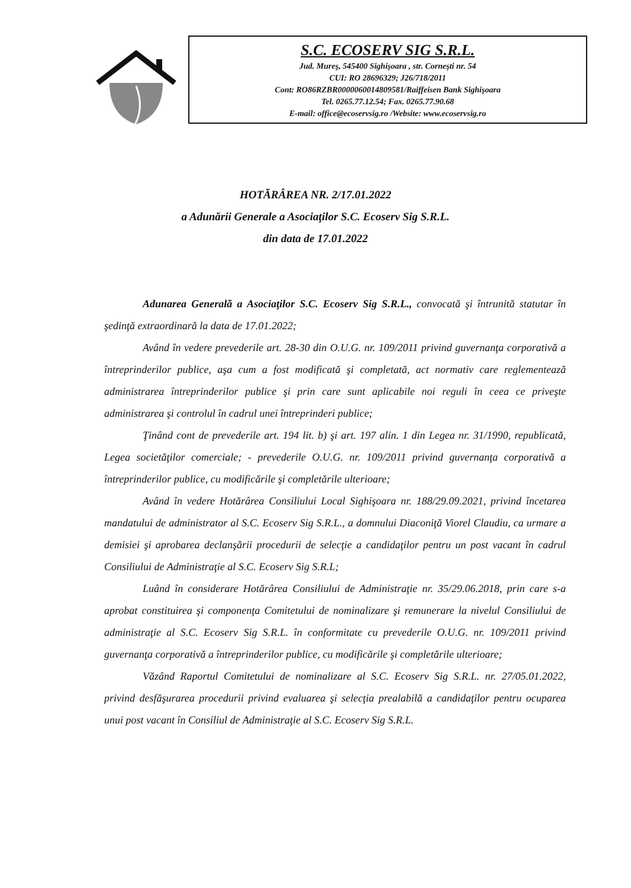S.C. ECOSERV SIG S.R.L.
Jud. Mureş, 545400 Sighişoara , str. Corneşti nr. 54
CUI: RO 28696329; J26/718/2011
Cont: RO86RZBR0000060014809581/Raiffeisen Bank Sighişoara
Tel. 0265.77.12.54; Fax. 0265.77.90.68
E-mail: office@ecoservsig.ro /Website: www.ecoservsig.ro
HOTĂRÂREA NR. 2/17.01.2022
a Adunării Generale a Asociaţilor S.C. Ecoserv Sig S.R.L.
din data de 17.01.2022
Adunarea Generală a Asociaţilor S.C. Ecoserv Sig S.R.L., convocată şi întrunită statutar în şedinţă extraordinară la data de 17.01.2022;
Având în vedere prevederile art. 28-30 din O.U.G. nr. 109/2011 privind guvernanţa corporativă a întreprinderilor publice, aşa cum a fost modificată şi completată, act normativ care reglementează administrarea întreprinderilor publice şi prin care sunt aplicabile noi reguli în ceea ce priveşte administrarea şi controlul în cadrul unei întreprinderi publice;
Ţinând cont de prevederile art. 194 lit. b) şi art. 197 alin. 1 din Legea nr. 31/1990, republicată, Legea societăţilor comerciale; - prevederile O.U.G. nr. 109/2011 privind guvernanţa corporativă a întreprinderilor publice, cu modificările şi completările ulterioare;
Având în vedere Hotărârea Consiliului Local Sighişoara nr. 188/29.09.2021, privind încetarea mandatului de administrator al S.C. Ecoserv Sig S.R.L., a domnului Diaconiţă Viorel Claudiu, ca urmare a demisiei şi aprobarea declanşării procedurii de selecţie a candidaţilor pentru un post vacant în cadrul Consiliului de Administraţie al S.C. Ecoserv Sig S.R.L;
Luând în considerare Hotărârea Consiliului de Administraţie nr. 35/29.06.2018, prin care s-a aprobat constituirea şi componenţa Comitetului de nominalizare şi remunerare la nivelul Consiliului de administraţie al S.C. Ecoserv Sig S.R.L. în conformitate cu prevederile O.U.G. nr. 109/2011 privind guvernanţa corporativă a întreprinderilor publice, cu modificările şi completările ulterioare;
Văzând Raportul Comitetului de nominalizare al S.C. Ecoserv Sig S.R.L. nr. 27/05.01.2022, privind desfăşurarea procedurii privind evaluarea şi selecţia prealabilă a candidaţilor pentru ocuparea unui post vacant în Consiliul de Administraţie al S.C. Ecoserv Sig S.R.L.